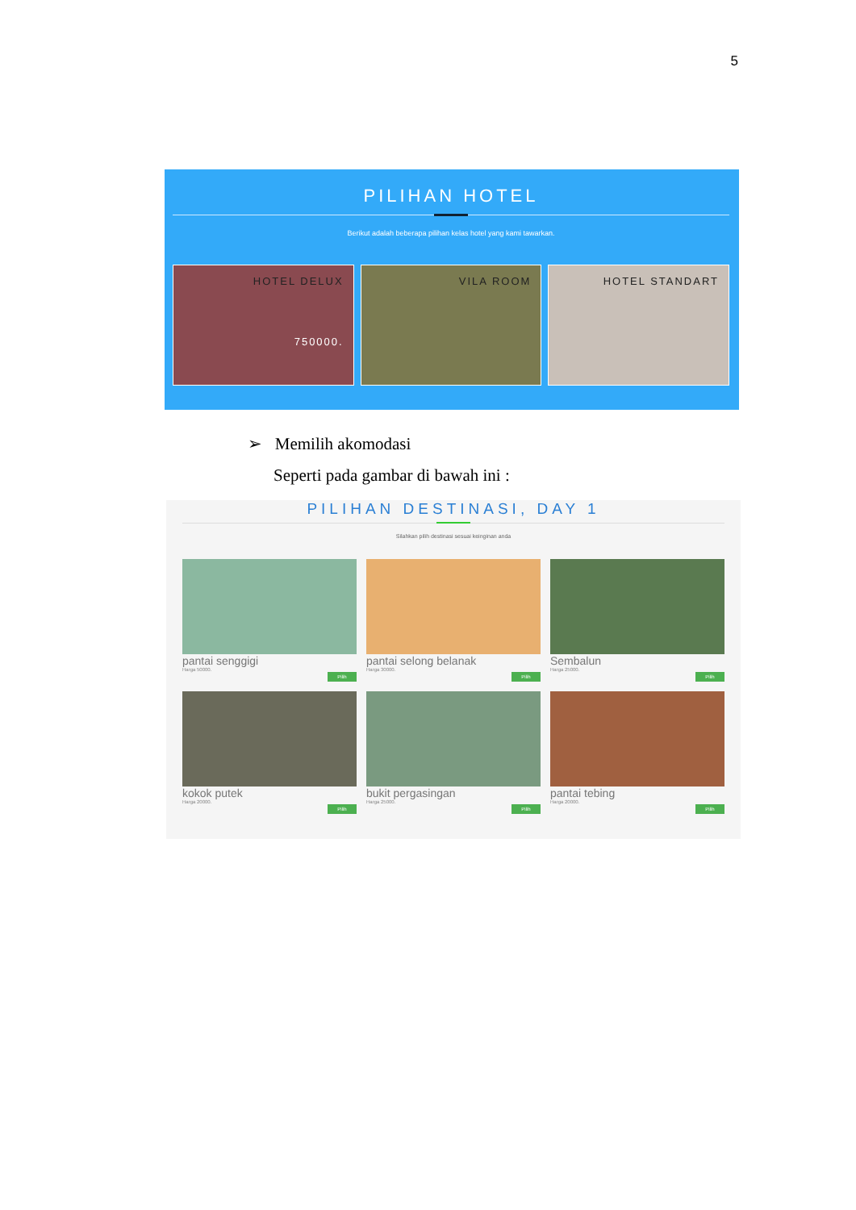5
PILIHAN HOTEL
Berikut adalah beberapa pilihan kelas hotel yang kami tawarkan.
HOTEL DELUX
750000.
VILA ROOM HOTEL STANDART
➢ Memilih akomodasi
Seperti pada gambar di bawah ini :
PILIHAN DESTINASI, DAY 1
Silahkan pilih destinasi sesuai keinginan anda
pantai senggigi
Harga 50000.
Pilih
pantai selong belanak
Harga 30000.
Pilih
Sembalun
Harga 25000.
Pilih
kokok putek
Harga 20000.
Pilih
bukit pergasingan
Harga 25000.
Pilih
pantai tebing
Harga 20000.
Pilih